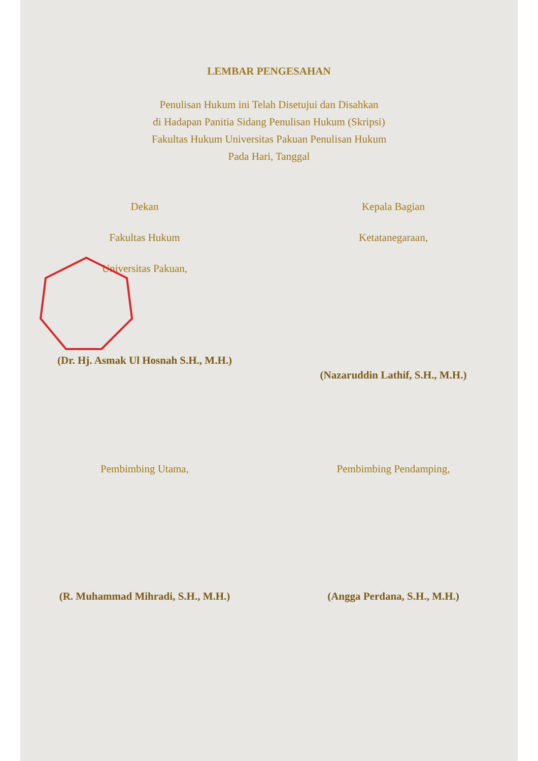LEMBAR PENGESAHAN
Penulisan Hukum ini Telah Disetujui dan Disahkan
di Hadapan Panitia Sidang Penulisan Hukum (Skripsi)
Fakultas Hukum Universitas Pakuan Penulisan Hukum
Pada Hari, Tanggal
Dekan
Fakultas Hukum
Universitas Pakuan,
(Dr. Hj. Asmak Ul Hosnah S.H., M.H.)
Kepala Bagian
Ketatanegaraan,
(Nazaruddin Lathif, S.H., M.H.)
Pembimbing Utama,
(R. Muhammad Mihradi, S.H., M.H.)
Pembimbing Pendamping,
(Angga Perdana, S.H., M.H.)